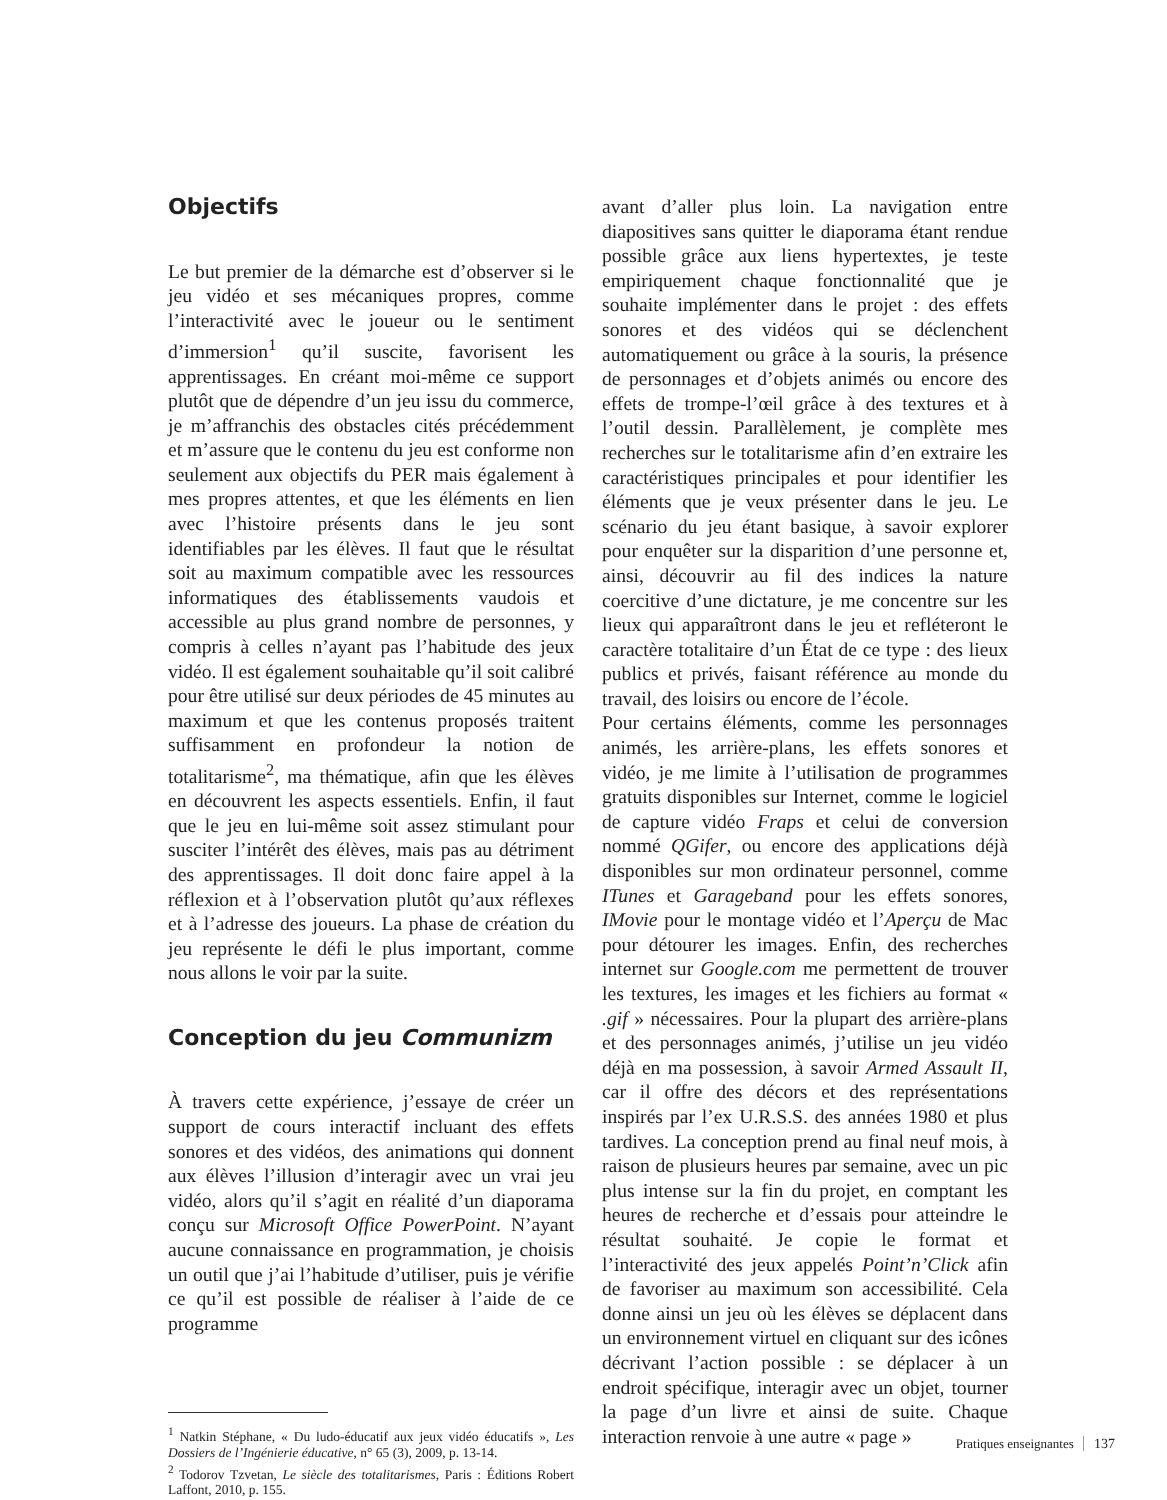Objectifs
Le but premier de la démarche est d’observer si le jeu vidéo et ses mécaniques propres, comme l’interactivité avec le joueur ou le sentiment d’immersion<sup>1</sup> qu’il suscite, favorisent les apprentissages. En créant moi-même ce support plutôt que de dépendre d’un jeu issu du commerce, je m’affranchis des obstacles cités précédemment et m’assure que le contenu du jeu est conforme non seulement aux objectifs du PER mais également à mes propres attentes, et que les éléments en lien avec l’histoire présents dans le jeu sont identifiables par les élèves. Il faut que le résultat soit au maximum compatible avec les ressources informatiques des établissements vaudois et accessible au plus grand nombre de personnes, y compris à celles n’ayant pas l’habitude des jeux vidéo. Il est également souhaitable qu’il soit calibré pour être utilisé sur deux périodes de 45 minutes au maximum et que les contenus proposés traitent suffisamment en profondeur la notion de totalitarisme<sup>2</sup>, ma thématique, afin que les élèves en découvrent les aspects essentiels. Enfin, il faut que le jeu en lui-même soit assez stimulant pour susciter l’intérêt des élèves, mais pas au détriment des apprentissages. Il doit donc faire appel à la réflexion et à l’observation plutôt qu’aux réflexes et à l’adresse des joueurs. La phase de création du jeu représente le défi le plus important, comme nous allons le voir par la suite.
Conception du jeu Communizm
À travers cette expérience, j’essaye de créer un support de cours interactif incluant des effets sonores et des vidéos, des animations qui donnent aux élèves l’illusion d’interagir avec un vrai jeu vidéo, alors qu’il s’agit en réalité d’un diaporama conçu sur Microsoft Office PowerPoint. N’ayant aucune connaissance en programmation, je choisis un outil que j’ai l’habitude d’utiliser, puis je vérifie ce qu’il est possible de réaliser à l’aide de ce programme
<sup>1</sup> Natkin Stéphane, « Du ludo-éducatif aux jeux vidéo éducatifs », Les Dossiers de l’Ingénierie éducative, n° 65 (3), 2009, p. 13-14.
<sup>2</sup> Todorov Tzvetan, Le siècle des totalitarismes, Paris : Éditions Robert Laffont, 2010, p. 155.
avant d’aller plus loin. La navigation entre diapositives sans quitter le diaporama étant rendue possible grâce aux liens hypertextes, je teste empiriquement chaque fonctionnalité que je souhaite implémenter dans le projet : des effets sonores et des vidéos qui se déclenchent automatiquement ou grâce à la souris, la présence de personnages et d’objets animés ou encore des effets de trompe-l’œil grâce à des textures et à l’outil dessin. Parallèlement, je complète mes recherches sur le totalitarisme afin d’en extraire les caractéristiques principales et pour identifier les éléments que je veux présenter dans le jeu. Le scénario du jeu étant basique, à savoir explorer pour enquêter sur la disparition d’une personne et, ainsi, découvrir au fil des indices la nature coercitive d’une dictature, je me concentre sur les lieux qui apparaîtront dans le jeu et refléteront le caractère totalitaire d’un État de ce type : des lieux publics et privés, faisant référence au monde du travail, des loisirs ou encore de l’école.
Pour certains éléments, comme les personnages animés, les arrière-plans, les effets sonores et vidéo, je me limite à l’utilisation de programmes gratuits disponibles sur Internet, comme le logiciel de capture vidéo Fraps et celui de conversion nommé QGifer, ou encore des applications déjà disponibles sur mon ordinateur personnel, comme ITunes et Garageband pour les effets sonores, IMovie pour le montage vidéo et l’Aperçu de Mac pour détourer les images. Enfin, des recherches internet sur Google.com me permettent de trouver les textures, les images et les fichiers au format « .gif » nécessaires. Pour la plupart des arrière-plans et des personnages animés, j’utilise un jeu vidéo déjà en ma possession, à savoir Armed Assault II, car il offre des décors et des représentations inspirés par l’ex U.R.S.S. des années 1980 et plus tardives. La conception prend au final neuf mois, à raison de plusieurs heures par semaine, avec un pic plus intense sur la fin du projet, en comptant les heures de recherche et d’essais pour atteindre le résultat souhaité. Je copie le format et l’interactivité des jeux appelés Point’n’Click afin de favoriser au maximum son accessibilité. Cela donne ainsi un jeu où les élèves se déplacent dans un environnement virtuel en cliquant sur des icônes décrivant l’action possible : se déplacer à un endroit spécifique, interagir avec un objet, tourner la page d’un livre et ainsi de suite. Chaque interaction renvoie à une autre « page »
Pratiques enseignantes 137